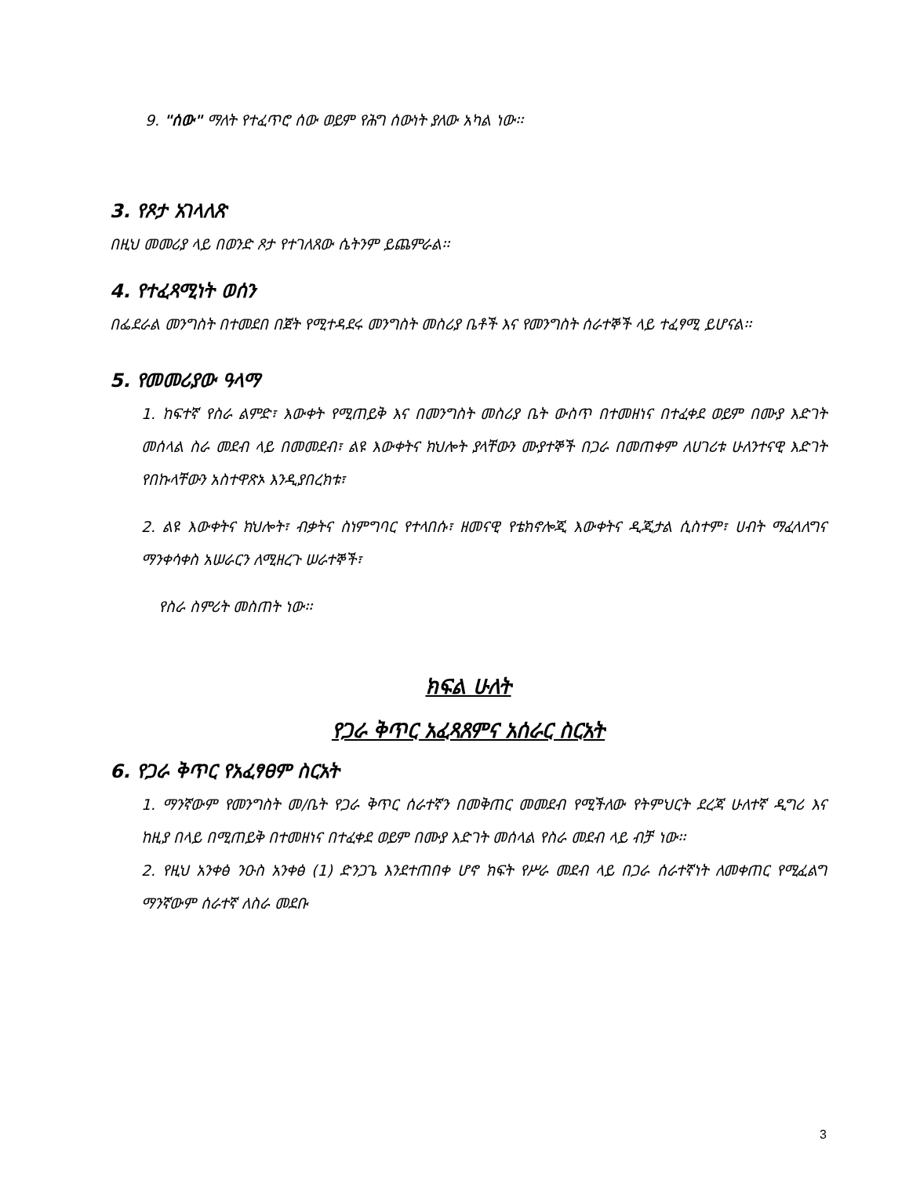9. "ሰው" ማለት የተፈጥሮ ሰው ወይም የሕግ ሰውነት ያለው አካል ነው፡፡
3. የጾታ አገላለጽ
በዚህ መመሪያ ላይ በወንድ ጾታ የተገለጸው ሴትንም ይጨምራል፡፡
4. የተፈጻሚነት ወሰን
በፌደራል መንግስት በተመደበ በጀት የሚተዳደሩ መንግስት መስሪያ ቤቶች እና የመንግስት ሰራተኞች ላይ ተፈፃሚ ይሆናል፡፡
5. የመመሪያው ዓላማ
1. ከፍተኛ የስራ ልምድ፣ እውቀት የሚጠይቅ እና በመንግስት መስሪያ ቤት ውስጥ በተመዘነና በተፈቀደ ወይም በሙያ እድገት መሰላል ስራ መደብ ላይ በመመደብ፣ ልዩ እውቀትና ክህሎት ያላቸውን ሙያተኞች በጋራ በመጠቀም ለሀገሪቱ ሁለንተናዊ እድገት የበኩላቸውን አስተዋጽኦ እንዲያበረክቱ፣
2. ልዩ እውቀትና ክህሎት፣ ብቃትና ስነምግባር የተላበሱ፣ ዘመናዊ የቴክኖሎጂ እውቀትና ዲጂታል ሲስተም፣ ሀብት ማፈላለግና ማንቀሳቀስ አሠራርን ለሚዘረጉ ሠራተኞች፣
የስራ ስምሪት መስጠት ነው፡፡
ክፍል ሁለት
የጋራ ቅጥር አፈጻጸምና አሰራር ስርአት
6. የጋራ ቅጥር የአፈፃፀም ስርአት
1. ማንኛውም የመንግስት መ/ቤት የጋራ ቅጥር ሰራተኛን በመቅጠር መመደብ የሚችለው የትምህርት ደረጃ ሁለተኛ ዲግሪ እና ከዚያ በላይ በሚጠይቅ በተመዘነና በተፈቀደ ወይም በሙያ እድገት መሰላል የስራ መደብ ላይ ብቻ ነው፡፡
2. የዚህ አንቀፅ ንዑስ አንቀፅ (1) ድንጋጌ እንደተጠበቀ ሆኖ ክፍት የሥራ መደብ ላይ በጋራ ሰራተኛነት ለመቀጠር የሚፈልግ ማንኛውም ሰራተኛ ለስራ መደቡ
3